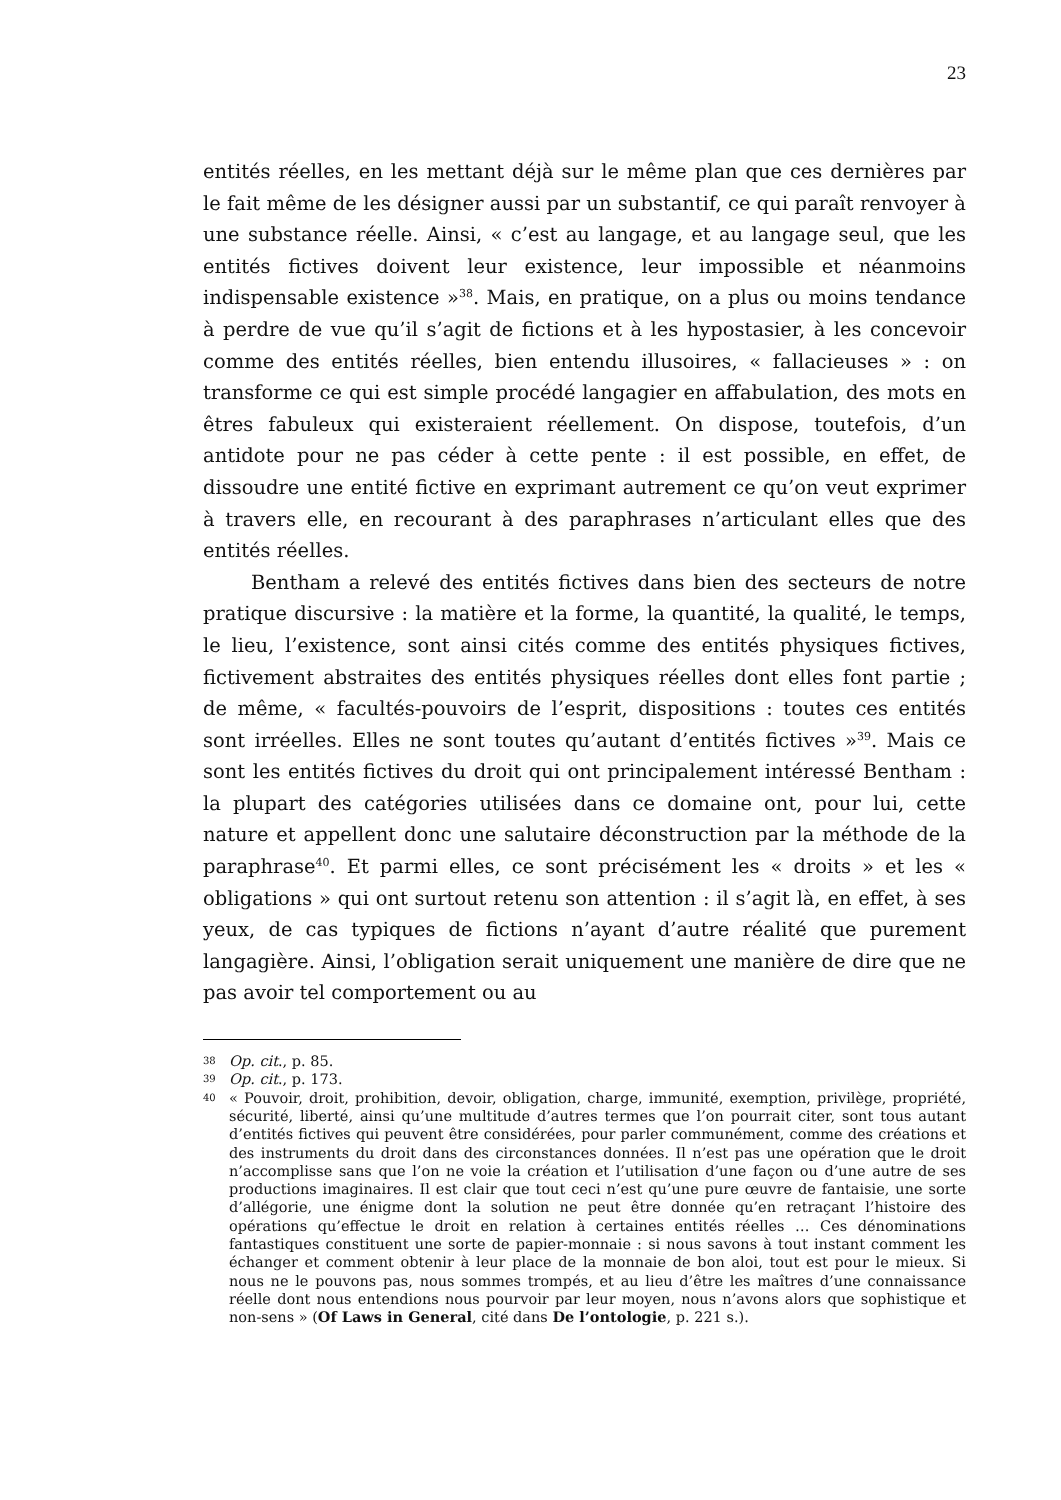23
entités réelles, en les mettant déjà sur le même plan que ces dernières par le fait même de les désigner aussi par un substantif, ce qui paraît renvoyer à une substance réelle. Ainsi, « c’est au langage, et au langage seul, que les entités fictives doivent leur existence, leur impossible et néanmoins indispensable existence »<sup>38</sup>. Mais, en pratique, on a plus ou moins tendance à perdre de vue qu’il s’agit de fictions et à les hypostasier, à les concevoir comme des entités réelles, bien entendu illusoires, « fallacieuses » : on transforme ce qui est simple procédé langagier en affabulation, des mots en êtres fabuleux qui existeraient réellement. On dispose, toutefois, d’un antidote pour ne pas céder à cette pente : il est possible, en effet, de dissoudre une entité fictive en exprimant autrement ce qu’on veut exprimer à travers elle, en recourant à des paraphrases n’articulant elles que des entités réelles.
Bentham a relevé des entités fictives dans bien des secteurs de notre pratique discursive : la matière et la forme, la quantité, la qualité, le temps, le lieu, l’existence, sont ainsi cités comme des entités physiques fictives, fictivement abstraites des entités physiques réelles dont elles font partie ; de même, « facultés-pouvoirs de l’esprit, dispositions : toutes ces entités sont irréelles. Elles ne sont toutes qu’autant d’entités fictives »<sup>39</sup>. Mais ce sont les entités fictives du droit qui ont principalement intéressé Bentham : la plupart des catégories utilisées dans ce domaine ont, pour lui, cette nature et appellent donc une salutaire déconstruction par la méthode de la paraphrase<sup>40</sup>. Et parmi elles, ce sont précisément les « droits » et les « obligations » qui ont surtout retenu son attention : il s’agit là, en effet, à ses yeux, de cas typiques de fictions n’ayant d’autre réalité que purement langagière. Ainsi, l’obligation serait uniquement une manière de dire que ne pas avoir tel comportement ou au
38 Op. cit., p. 85.
39 Op. cit., p. 173.
40 « Pouvoir, droit, prohibition, devoir, obligation, charge, immunité, exemption, privilège, propriété, sécurité, liberté, ainsi qu’une multitude d’autres termes que l’on pourrait citer, sont tous autant d’entités fictives qui peuvent être considérées, pour parler communément, comme des créations et des instruments du droit dans des circonstances données. Il n’est pas une opération que le droit n’accomplisse sans que l’on ne voie la création et l’utilisation d’une façon ou d’une autre de ses productions imaginaires. Il est clair que tout ceci n’est qu’une pure œuvre de fantaisie, une sorte d’allégorie, une énigme dont la solution ne peut être donnée qu’en retraçant l’histoire des opérations qu’effectue le droit en relation à certaines entités réelles … Ces dénominations fantastiques constituent une sorte de papier-monnaie : si nous savons à tout instant comment les échanger et comment obtenir à leur place de la monnaie de bon aloi, tout est pour le mieux. Si nous ne le pouvons pas, nous sommes trompés, et au lieu d’être les maîtres d’une connaissance réelle dont nous entendions nous pourvoir par leur moyen, nous n’avons alors que sophistique et non-sens » (Of Laws in General, cité dans De l’ontologie, p. 221 s.).